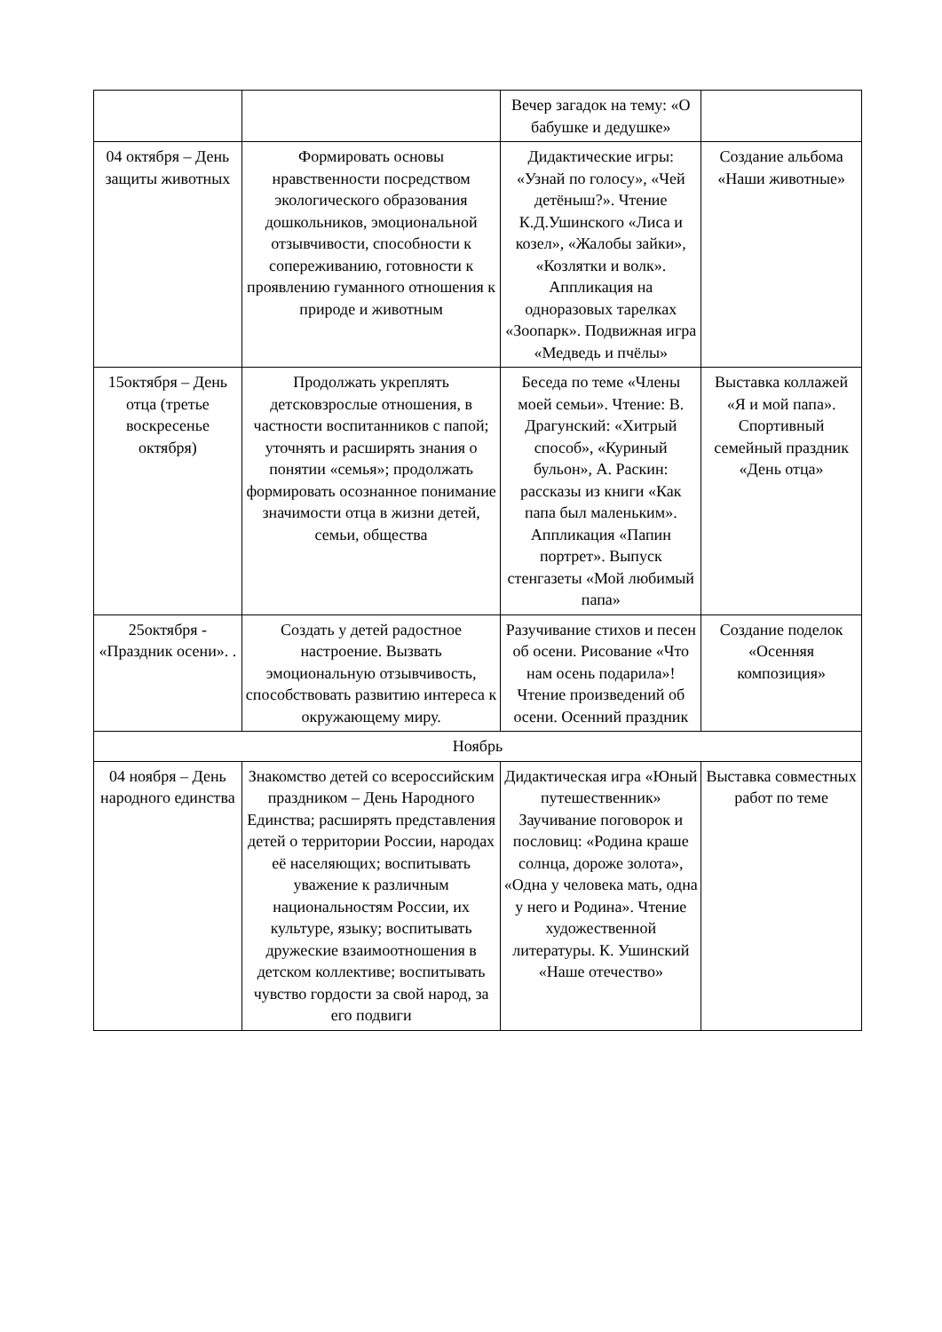| | | Вечер загадок на тему: «О бабушке и дедушке» | |
| 04 октября – День защиты животных | Формировать основы нравственности посредством экологического образования дошкольников, эмоциональной отзывчивости, способности к сопереживанию, готовности к проявлению гуманного отношения к природе и животным | Дидактические игры: «Узнай по голосу», «Чей детёныш?». Чтение К.Д.Ушинского «Лиса и козел», «Жалобы зайки», «Козлятки и волк». Аппликация на одноразовых тарелках «Зоопарк». Подвижная игра «Медведь и пчёлы» | Создание альбома «Наши животные» |
| 15октября – День отца (третье воскресенье октября) | Продолжать укреплять детсковзрослые отношения, в частности воспитанников с папой; уточнять и расширять знания о понятии «семья»; продолжать формировать осознанное понимание значимости отца в жизни детей, семьи, общества | Беседа по теме «Члены моей семьи». Чтение: В. Драгунский: «Хитрый способ», «Куриный бульон», А. Раскин: рассказы из книги «Как папа был маленьким». Аппликация «Папин портрет». Выпуск стенгазеты «Мой любимый папа» | Выставка коллажей «Я и мой папа». Спортивный семейный праздник «День отца» |
| 25октября - «Праздник осени». . | Создать у детей радостное настроение. Вызвать эмоциональную отзывчивость, способствовать развитию интереса к окружающему миру. | Разучивание стихов и песен об осени. Рисование «Что нам осень подарила»! Чтение произведений об осени. Осенний праздник | Создание поделок «Осенняя композиция» |
| Ноябрь | | | |
| 04 ноября – День народного единства | Знакомство детей со всероссийским праздником – День Народного Единства; расширять представления детей о территории России, народах её населяющих; воспитывать уважение к различным национальностям России, их культуре, языку; воспитывать дружеские взаимоотношения в детском коллективе; воспитывать чувство гордости за свой народ, за его подвиги | Дидактическая игра «Юный путешественник» Заучивание поговорок и пословиц: «Родина краше солнца, дороже золота», «Одна у человека мать, одна у него и Родина». Чтение художественной литературы. К. Ушинский «Наше отечество» | Выставка совместных работ по теме |